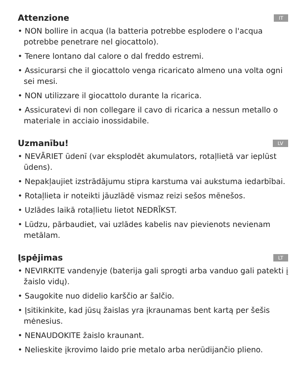Attenzione
IT
• NON bollire in acqua (la batteria potrebbe esplodere o l'acqua potrebbe penetrare nel giocattolo).
• Tenere lontano dal calore o dal freddo estremi.
• Assicurarsi che il giocattolo venga ricaricato almeno una volta ogni sei mesi.
• NON utilizzare il giocattolo durante la ricarica.
• Assicuratevi di non collegare il cavo di ricarica a nessun metallo o materiale in acciaio inossidabile.
Uzmanību!
LV
• NEVĀRIET ūdenī (var eksplodēt akumulators, rotaļlietā var ieplūst ūdens).
• Nepakļaujiet izstrādājumu stipra karstuma vai aukstuma iedarbībai.
• Rotaļlieta ir noteikti jāuzlādē vismaz reizi sešos mēnešos.
• Uzlādes laikā rotaļlietu lietot NEDRĪKST.
• Lūdzu, pārbaudiet, vai uzlādes kabelis nav pievienots nevienam metālam.
Įspėjimas
LT
• NEVIRKITE vandenyje (baterija gali sprogti arba vanduo gali patekti į žaislo vidų).
• Saugokite nuo didelio karščio ar šalčio.
• Įsitikinkite, kad jūsų žaislas yra įkraunamas bent kartą per šešis mėnesius.
• NENAUDOKITE žaislo kraunant.
• Nelieskite įkrovimo laido prie metalo arba nerūdijančio plieno.